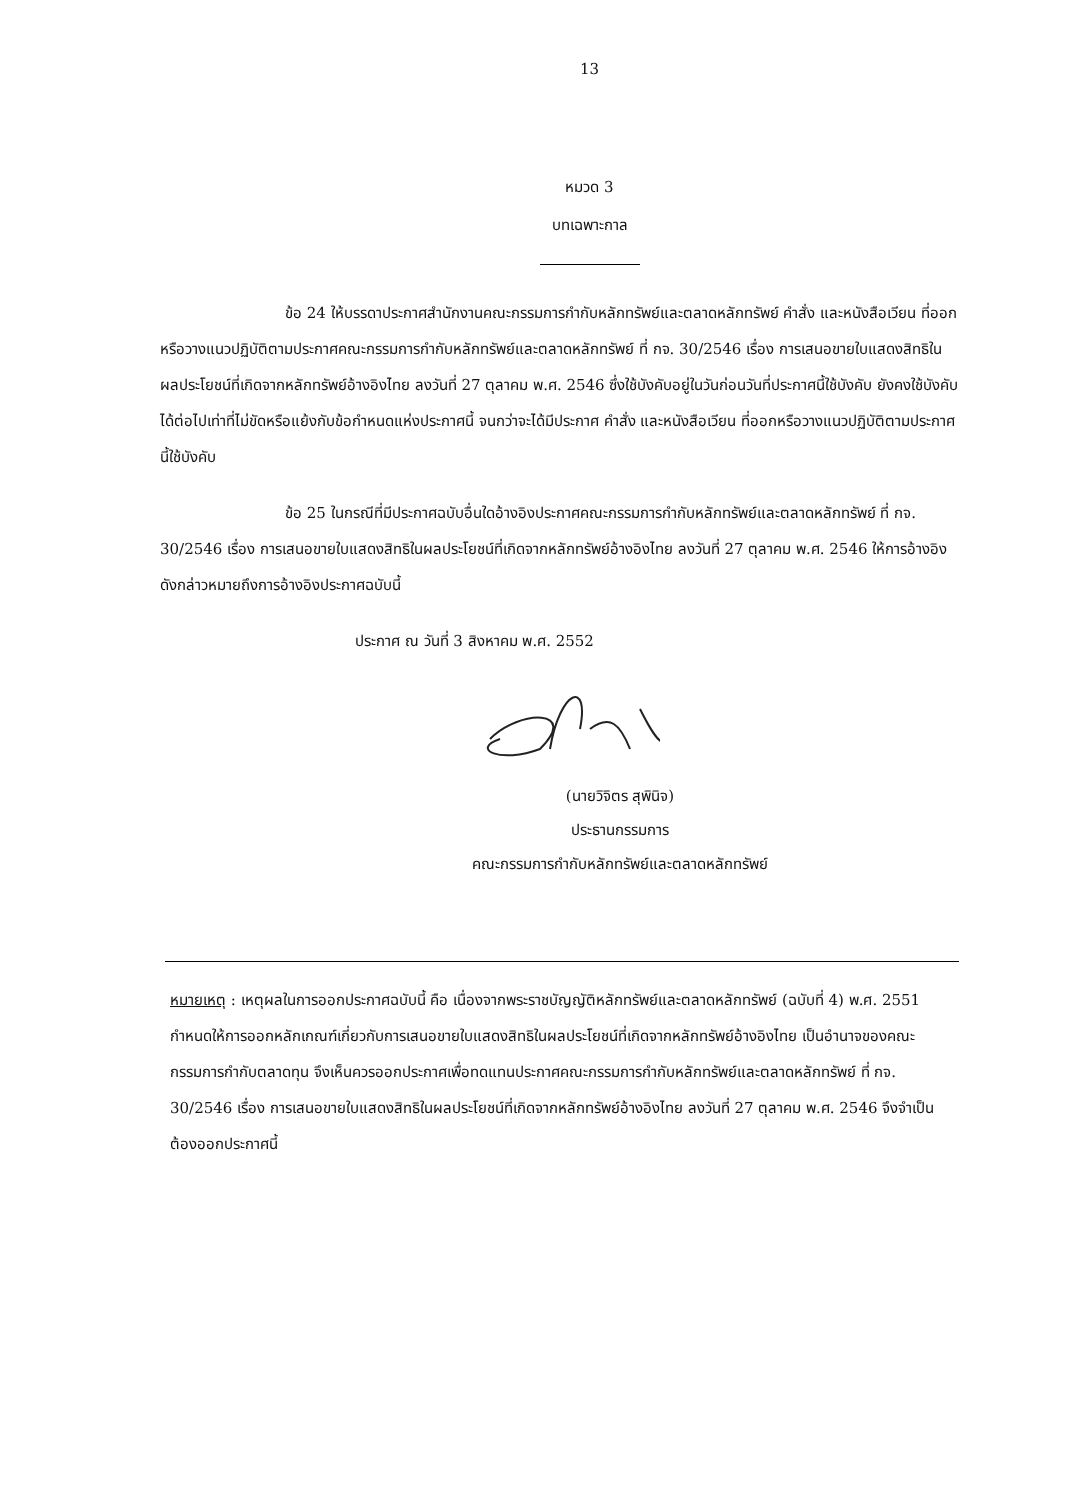13
หมวด 3
บทเฉพาะกาล
ข้อ 24 ให้บรรดาประกาศสำนักงานคณะกรรมการกำกับหลักทรัพย์และตลาดหลักทรัพย์ คำสั่ง และหนังสือเวียน ที่ออกหรือวางแนวปฏิบัติตามประกาศคณะกรรมการกำกับหลักทรัพย์และตลาดหลักทรัพย์ ที่ กจ. 30/2546 เรื่อง การเสนอขายใบแสดงสิทธิในผลประโยชน์ที่เกิดจากหลักทรัพย์อ้างอิงไทย ลงวันที่ 27 ตุลาคม พ.ศ. 2546 ซึ่งใช้บังคับอยู่ในวันก่อนวันที่ประกาศนี้ใช้บังคับ ยังคงใช้บังคับได้ต่อไปเท่าที่ไม่ขัดหรือแย้งกับข้อกำหนดแห่งประกาศนี้ จนกว่าจะได้มีประกาศ คำสั่ง และหนังสือเวียน ที่ออกหรือวางแนวปฏิบัติตามประกาศนี้ใช้บังคับ
ข้อ 25 ในกรณีที่มีประกาศฉบับอื่นใดอ้างอิงประกาศคณะกรรมการกำกับหลักทรัพย์และตลาดหลักทรัพย์ ที่ กจ. 30/2546 เรื่อง การเสนอขายใบแสดงสิทธิในผลประโยชน์ที่เกิดจากหลักทรัพย์อ้างอิงไทย ลงวันที่ 27 ตุลาคม พ.ศ. 2546 ให้การอ้างอิงดังกล่าวหมายถึงการอ้างอิงประกาศฉบับนี้
ประกาศ ณ วันที่ 3 สิงหาคม พ.ศ. 2552
(นายวิจิตร สุพินิจ)
ประธานกรรมการ
คณะกรรมการกำกับหลักทรัพย์และตลาดหลักทรัพย์
หมายเหตุ : เหตุผลในการออกประกาศฉบับนี้ คือ เนื่องจากพระราชบัญญัติหลักทรัพย์และตลาดหลักทรัพย์ (ฉบับที่ 4) พ.ศ. 2551 กำหนดให้การออกหลักเกณฑ์เกี่ยวกับการเสนอขายใบแสดงสิทธิในผลประโยชน์ที่เกิดจากหลักทรัพย์อ้างอิงไทย เป็นอำนาจของคณะกรรมการกำกับตลาดทุน จึงเห็นควรออกประกาศเพื่อทดแทนประกาศคณะกรรมการกำกับหลักทรัพย์และตลาดหลักทรัพย์ ที่ กจ. 30/2546 เรื่อง การเสนอขายใบแสดงสิทธิในผลประโยชน์ที่เกิดจากหลักทรัพย์อ้างอิงไทย ลงวันที่ 27 ตุลาคม พ.ศ. 2546 จึงจำเป็นต้องออกประกาศนี้